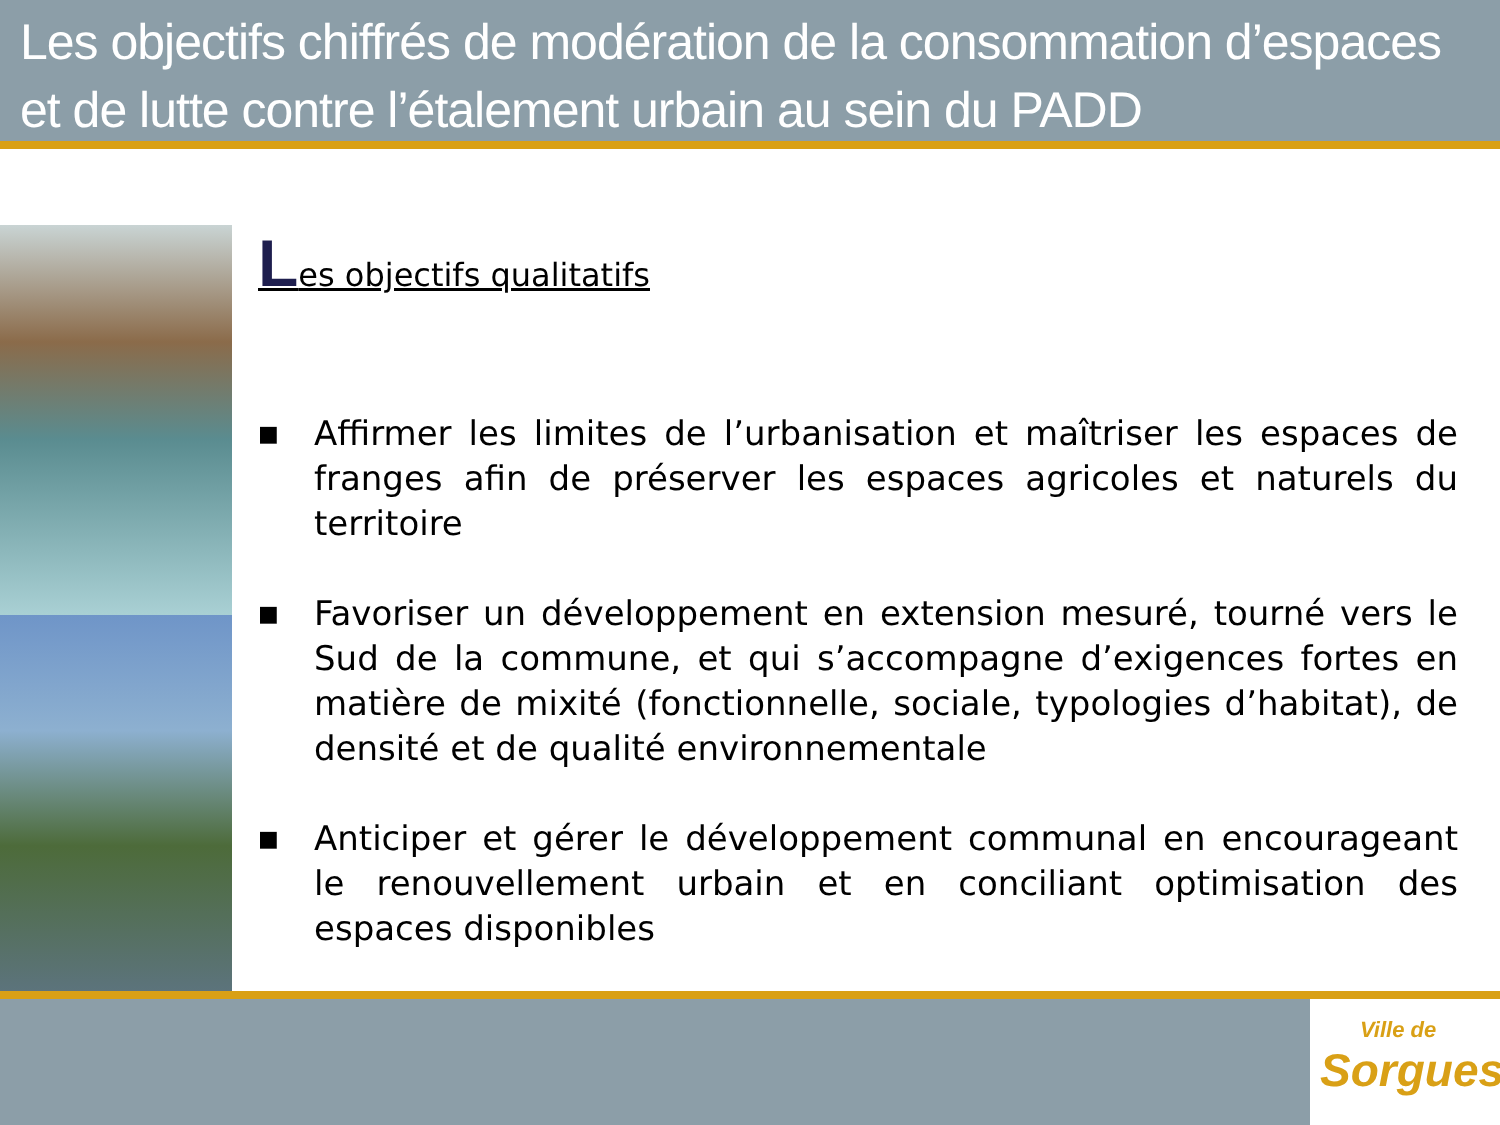Les objectifs chiffrés de modération de la consommation d’espaces et de lutte contre l’étalement urbain au sein du PADD
Les objectifs qualitatifs
■ Affirmer les limites de l’urbanisation et maîtriser les espaces de franges afin de préserver les espaces agricoles et naturels du territoire
■ Favoriser un développement en extension mesuré, tourné vers le Sud de la commune, et qui s’accompagne d’exigences fortes en matière de mixité (fonctionnelle, sociale, typologies d’habitat), de densité et de qualité environnementale
■ Anticiper et gérer le développement communal en encourageant le renouvellement urbain et en conciliant optimisation des espaces disponibles
Ville de
Sorgues